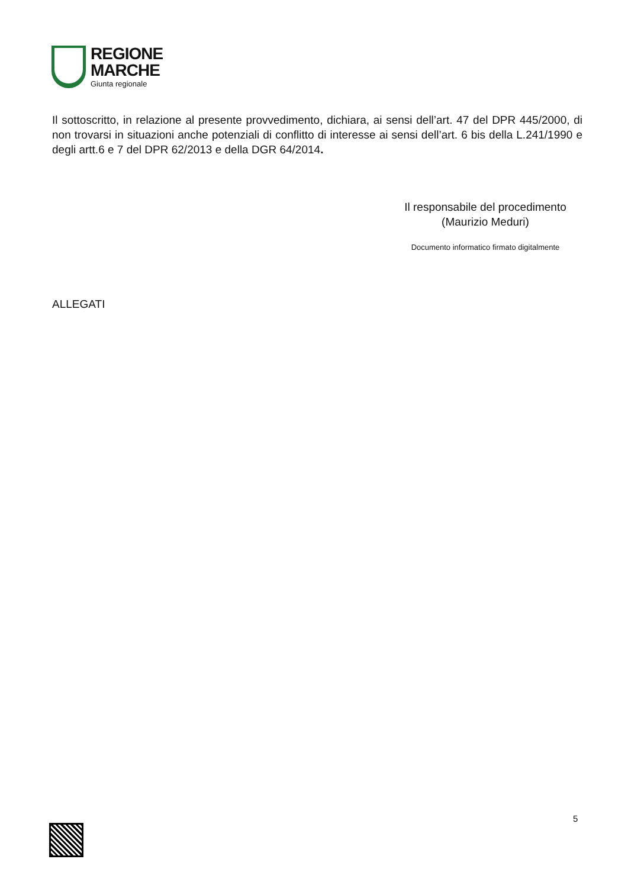REGIONE
MARCHE
Giunta regionale
Il sottoscritto, in relazione al presente provvedimento, dichiara, ai sensi dell’art. 47 del DPR 445/2000, di non trovarsi in situazioni anche potenziali di conflitto di interesse ai sensi dell’art. 6 bis della L.241/1990 e degli artt.6 e 7 del DPR 62/2013 e della DGR 64/2014.
Il responsabile del procedimento
(Maurizio Meduri)
Documento informatico firmato digitalmente
ALLEGATI
5